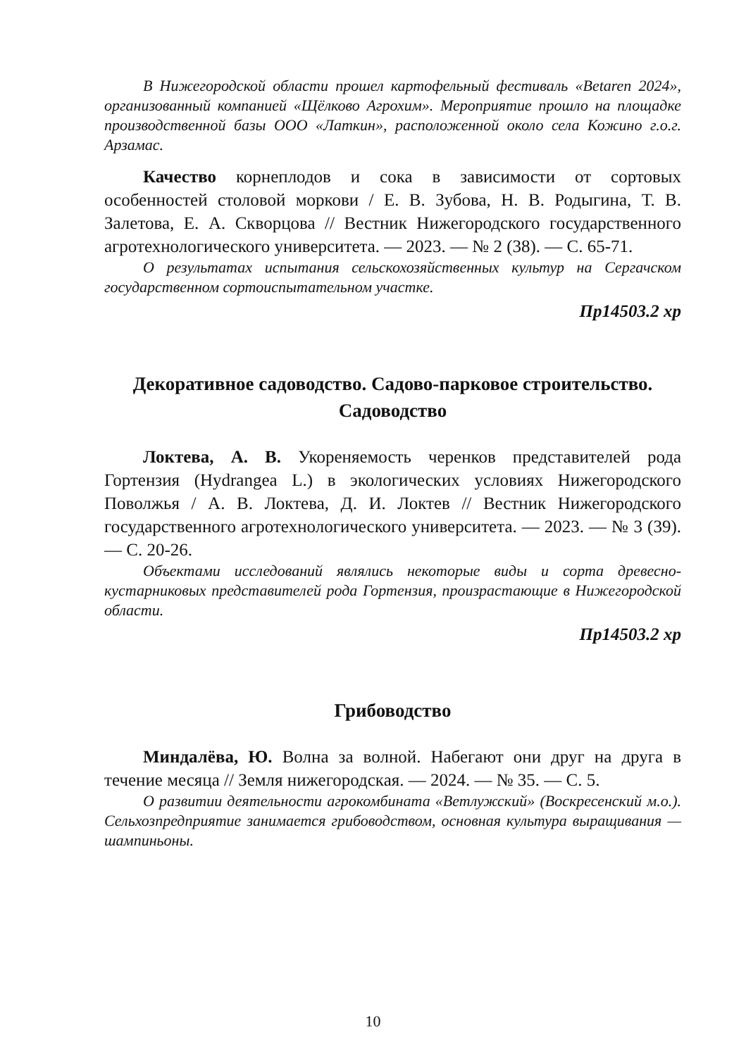В Нижегородской области прошел картофельный фестиваль «Betaren 2024», организованный компанией «Щёлково Агрохим». Мероприятие прошло на площадке производственной базы ООО «Латкин», расположенной около села Кожино г.о.г. Арзамас.
Качество корнеплодов и сока в зависимости от сортовых особенностей столовой моркови / Е. В. Зубова, Н. В. Родыгина, Т. В. Залетова, Е. А. Скворцова // Вестник Нижегородского государственного агротехнологического университета. — 2023. — № 2 (38). — С. 65-71.
О результатах испытания сельскохозяйственных культур на Сергачском государственном сортоиспытательном участке.
Пр14503.2 хр
Декоративное садоводство. Садово-парковое строительство. Садоводство
Локтева, А. В. Укореняемость черенков представителей рода Гортензия (Hydrangea L.) в экологических условиях Нижегородского Поволжья / А. В. Локтева, Д. И. Локтев // Вестник Нижегородского государственного агротехнологического университета. — 2023. — № 3 (39). — С. 20-26.
Объектами исследований являлись некоторые виды и сорта древесно-кустарниковых представителей рода Гортензия, произрастающие в Нижегородской области.
Пр14503.2 хр
Грибоводство
Миндалёва, Ю. Волна за волной. Набегают они друг на друга в течение месяца // Земля нижегородская. — 2024. — № 35. — С. 5.
О развитии деятельности агрокомбината «Ветлужский» (Воскресенский м.о.). Сельхозпредприятие занимается грибоводством, основная культура выращивания — шампиньоны.
10